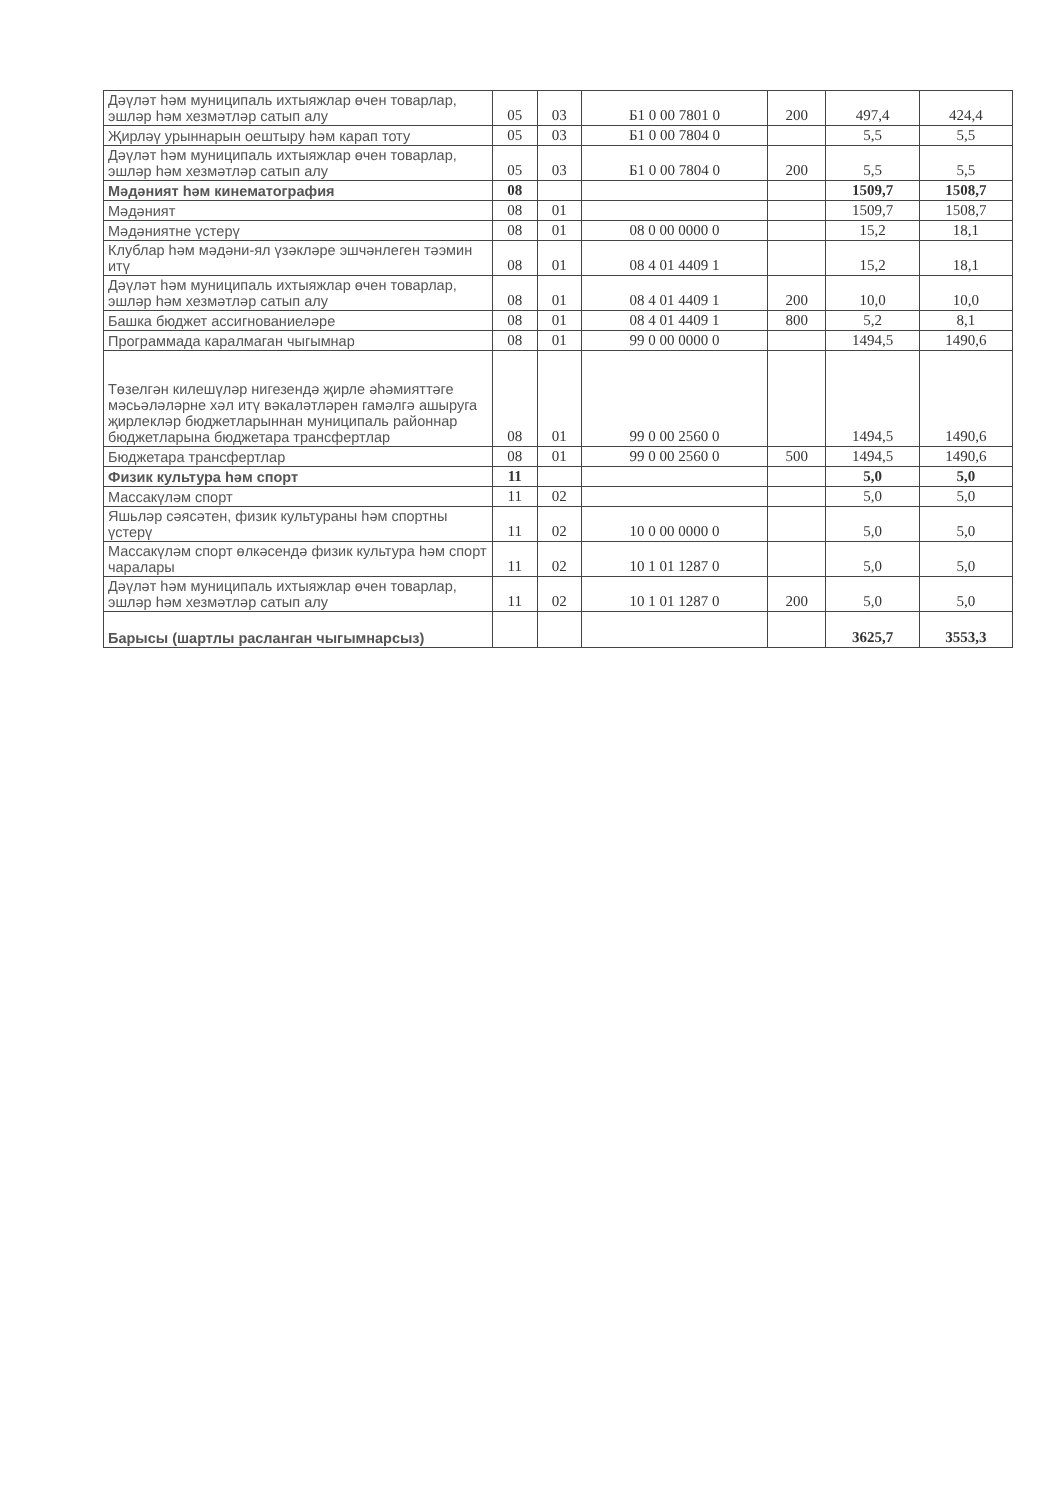| Дәүләт һәм муниципаль ихтыяжлар өчен товарлар, эшләр һәм хезмәтләр сатып алу | 05 | 03 | Б1 0 00 7801 0 | 200 | 497,4 | 424,4 |
| Җирләү урыннарын оештыру һәм карап тоту | 05 | 03 | Б1 0 00 7804 0 | | 5,5 | 5,5 |
| Дәүләт һәм муниципаль ихтыяжлар өчен товарлар, эшләр һәм хезмәтләр сатып алу | 05 | 03 | Б1 0 00 7804 0 | 200 | 5,5 | 5,5 |
| Мәдәният һәм кинематография | 08 | | | | 1509,7 | 1508,7 |
| Мәдәният | 08 | 01 | | | 1509,7 | 1508,7 |
| Мәдәниятне үстерү | 08 | 01 | 08 0 00 0000 0 | | 15,2 | 18,1 |
| Клублар һәм мәдәни-ял үзәкләре эшчәнлеген тәэмин итү | 08 | 01 | 08 4 01 4409 1 | | 15,2 | 18,1 |
| Дәүләт һәм муниципаль ихтыяжлар өчен товарлар, эшләр һәм хезмәтләр сатып алу | 08 | 01 | 08 4 01 4409 1 | 200 | 10,0 | 10,0 |
| Башка бюджет ассигнованиеләре | 08 | 01 | 08 4 01 4409 1 | 800 | 5,2 | 8,1 |
| Программада каралмаган чыгымнар | 08 | 01 | 99 0 00 0000 0 | | 1494,5 | 1490,6 |
| Төзелгән килешүләр нигезендә җирле әһәмияттәге мәсьәләләрне хәл итү вәкаләтләрен гамәлгә ашыруга җирлекләр бюджетларыннан муниципаль районнар бюджетларына бюджетара трансфертлар | 08 | 01 | 99 0 00 2560 0 | | 1494,5 | 1490,6 |
| Бюджетара трансфертлар | 08 | 01 | 99 0 00 2560 0 | 500 | 1494,5 | 1490,6 |
| Физик культура һәм спорт | 11 | | | | 5,0 | 5,0 |
| Массакүләм спорт | 11 | 02 | | | 5,0 | 5,0 |
| Яшьләр сәясәтен, физик культураны һәм спортны үстерү | 11 | 02 | 10 0 00 0000 0 | | 5,0 | 5,0 |
| Массакүләм спорт өлкәсендә физик культура һәм спорт чаралары | 11 | 02 | 10 1 01 1287 0 | | 5,0 | 5,0 |
| Дәүләт һәм муниципаль ихтыяжлар өчен товарлар, эшләр һәм хезмәтләр сатып алу | 11 | 02 | 10 1 01 1287 0 | 200 | 5,0 | 5,0 |
| Барысы (шартлы расланган чыгымнарсыз) | | | | | 3625,7 | 3553,3 |